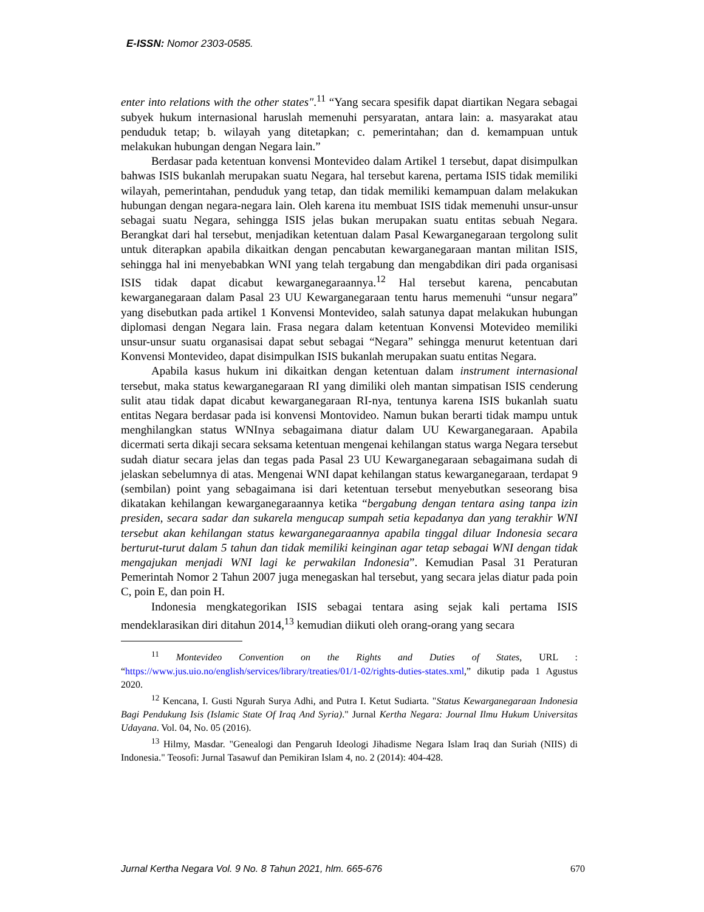E-ISSN: Nomor 2303-0585.
enter into relations with the other states".<sup>11</sup> “Yang secara spesifik dapat diartikan Negara sebagai subyek hukum internasional haruslah memenuhi persyaratan, antara lain: a. masyarakat atau penduduk tetap; b. wilayah yang ditetapkan; c. pemerintahan; dan d. kemampuan untuk melakukan hubungan dengan Negara lain.”
Berdasar pada ketentuan konvensi Montevideo dalam Artikel 1 tersebut, dapat disimpulkan bahwas ISIS bukanlah merupakan suatu Negara, hal tersebut karena, pertama ISIS tidak memiliki wilayah, pemerintahan, penduduk yang tetap, dan tidak memiliki kemampuan dalam melakukan hubungan dengan negara-negara lain. Oleh karena itu membuat ISIS tidak memenuhi unsur-unsur sebagai suatu Negara, sehingga ISIS jelas bukan merupakan suatu entitas sebuah Negara. Berangkat dari hal tersebut, menjadikan ketentuan dalam Pasal Kewarganegaraan tergolong sulit untuk diterapkan apabila dikaitkan dengan pencabutan kewarganegaraan mantan militan ISIS, sehingga hal ini menyebabkan WNI yang telah tergabung dan mengabdikan diri pada organisasi ISIS tidak dapat dicabut kewarganegaraannya.<sup>12</sup> Hal tersebut karena, pencabutan kewarganegaraan dalam Pasal 23 UU Kewarganegaraan tentu harus memenuhi “unsur negara” yang disebutkan pada artikel 1 Konvensi Montevideo, salah satunya dapat melakukan hubungan diplomasi dengan Negara lain. Frasa negara dalam ketentuan Konvensi Motevideo memiliki unsur-unsur suatu organasisai dapat sebut sebagai “Negara” sehingga menurut ketentuan dari Konvensi Montevideo, dapat disimpulkan ISIS bukanlah merupakan suatu entitas Negara.
Apabila kasus hukum ini dikaitkan dengan ketentuan dalam instrument internasional tersebut, maka status kewarganegaraan RI yang dimiliki oleh mantan simpatisan ISIS cenderung sulit atau tidak dapat dicabut kewarganegaraan RI-nya, tentunya karena ISIS bukanlah suatu entitas Negara berdasar pada isi konvensi Montovideo. Namun bukan berarti tidak mampu untuk menghilangkan status WNInya sebagaimana diatur dalam UU Kewarganegaraan. Apabila dicermati serta dikaji secara seksama ketentuan mengenai kehilangan status warga Negara tersebut sudah diatur secara jelas dan tegas pada Pasal 23 UU Kewarganegaraan sebagaimana sudah di jelaskan sebelumnya di atas. Mengenai WNI dapat kehilangan status kewarganegaraan, terdapat 9 (sembilan) point yang sebagaimana isi dari ketentuan tersebut menyebutkan seseorang bisa dikatakan kehilangan kewarganegaraannya ketika “bergabung dengan tentara asing tanpa izin presiden, secara sadar dan sukarela mengucap sumpah setia kepadanya dan yang terakhir WNI tersebut akan kehilangan status kewarganegaraannya apabila tinggal diluar Indonesia secara berturut-turut dalam 5 tahun dan tidak memiliki keinginan agar tetap sebagai WNI dengan tidak mengajukan menjadi WNI lagi ke perwakilan Indonesia”. Kemudian Pasal 31 Peraturan Pemerintah Nomor 2 Tahun 2007 juga menegaskan hal tersebut, yang secara jelas diatur pada poin C, poin E, dan poin H.
Indonesia mengkategorikan ISIS sebagai tentara asing sejak kali pertama ISIS mendeklarasikan diri ditahun 2014,<sup>13</sup> kemudian diikuti oleh orang-orang yang secara
<sup>11</sup> Montevideo Convention on the Rights and Duties of States, URL : “https://www.jus.uio.no/english/services/library/treaties/01/1-02/rights-duties-states.xml,” dikutip pada 1 Agustus 2020.
<sup>12</sup> Kencana, I. Gusti Ngurah Surya Adhi, and Putra I. Ketut Sudiarta. "Status Kewarganegaraan Indonesia Bagi Pendukung Isis (Islamic State Of Iraq And Syria)." Jurnal Kertha Negara: Journal Ilmu Hukum Universitas Udayana. Vol. 04, No. 05 (2016).
<sup>13</sup> Hilmy, Masdar. "Genealogi dan Pengaruh Ideologi Jihadisme Negara Islam Iraq dan Suriah (NIIS) di Indonesia." Teosofi: Jurnal Tasawuf dan Pemikiran Islam 4, no. 2 (2014): 404-428.
Jurnal Kertha Negara Vol. 9 No. 8 Tahun 2021, hlm. 665-676 670